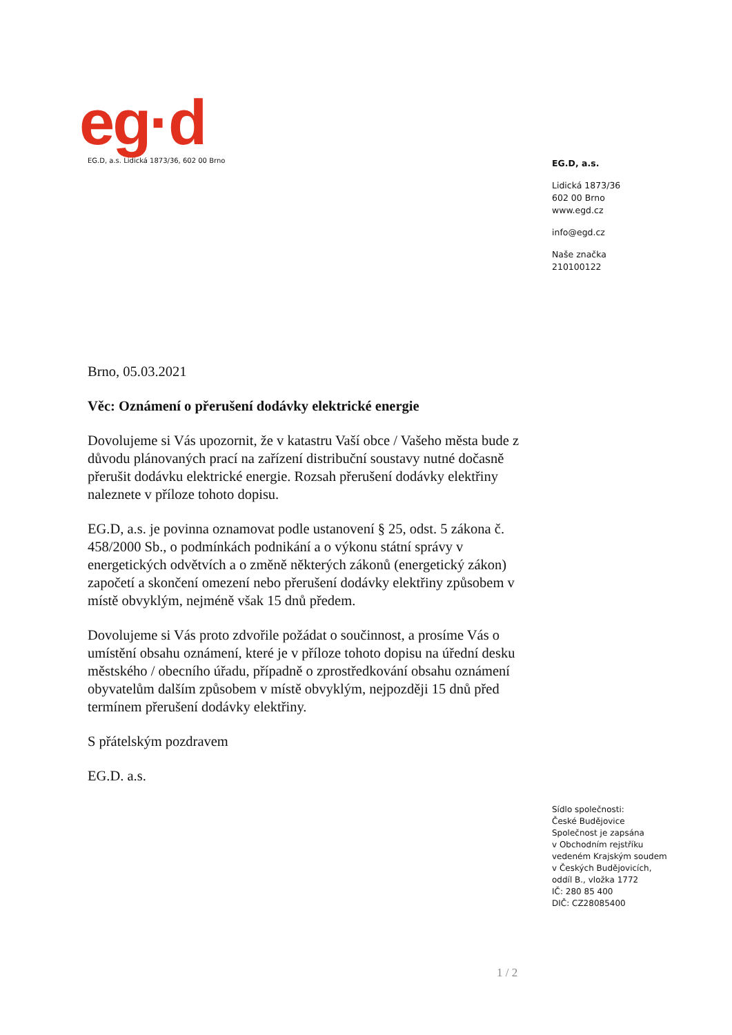eg·d
EG.D, a.s. Lidická 1873/36, 602 00 Brno
EG.D, a.s.
Lidická 1873/36
602 00 Brno
www.egd.cz
info@egd.cz
Naše značka
210100122
Brno, 05.03.2021
Věc: Oznámení o přerušení dodávky elektrické energie
Dovolujeme si Vás upozornit, že v katastru Vaší obce / Vašeho města bude z důvodu plánovaných prací na zařízení distribuční soustavy nutné dočasně přerušit dodávku elektrické energie. Rozsah přerušení dodávky elektřiny naleznete v příloze tohoto dopisu.
EG.D, a.s. je povinna oznamovat podle ustanovení § 25, odst. 5 zákona č. 458/2000 Sb., o podmínkách podnikání a o výkonu státní správy v energetických odvětvích a o změně některých zákonů (energetický zákon) započetí a skončení omezení nebo přerušení dodávky elektřiny způsobem v místě obvyklým, nejméně však 15 dnů předem.
Dovolujeme si Vás proto zdvořile požádat o součinnost, a prosíme Vás o umístění obsahu oznámení, které je v příloze tohoto dopisu na úřední desku městského / obecního úřadu, případně o zprostředkování obsahu oznámení obyvatelům dalším způsobem v místě obvyklým, nejpozději 15 dnů před termínem přerušení dodávky elektřiny.
S přátelským pozdravem
EG.D. a.s.
Sídlo společnosti:
České Budějovice
Společnost je zapsána
v Obchodním rejstříku
vedeném Krajským soudem
v Českých Budějovicích,
oddíl B., vložka 1772
IČ: 280 85 400
DIČ: CZ28085400
1 / 2